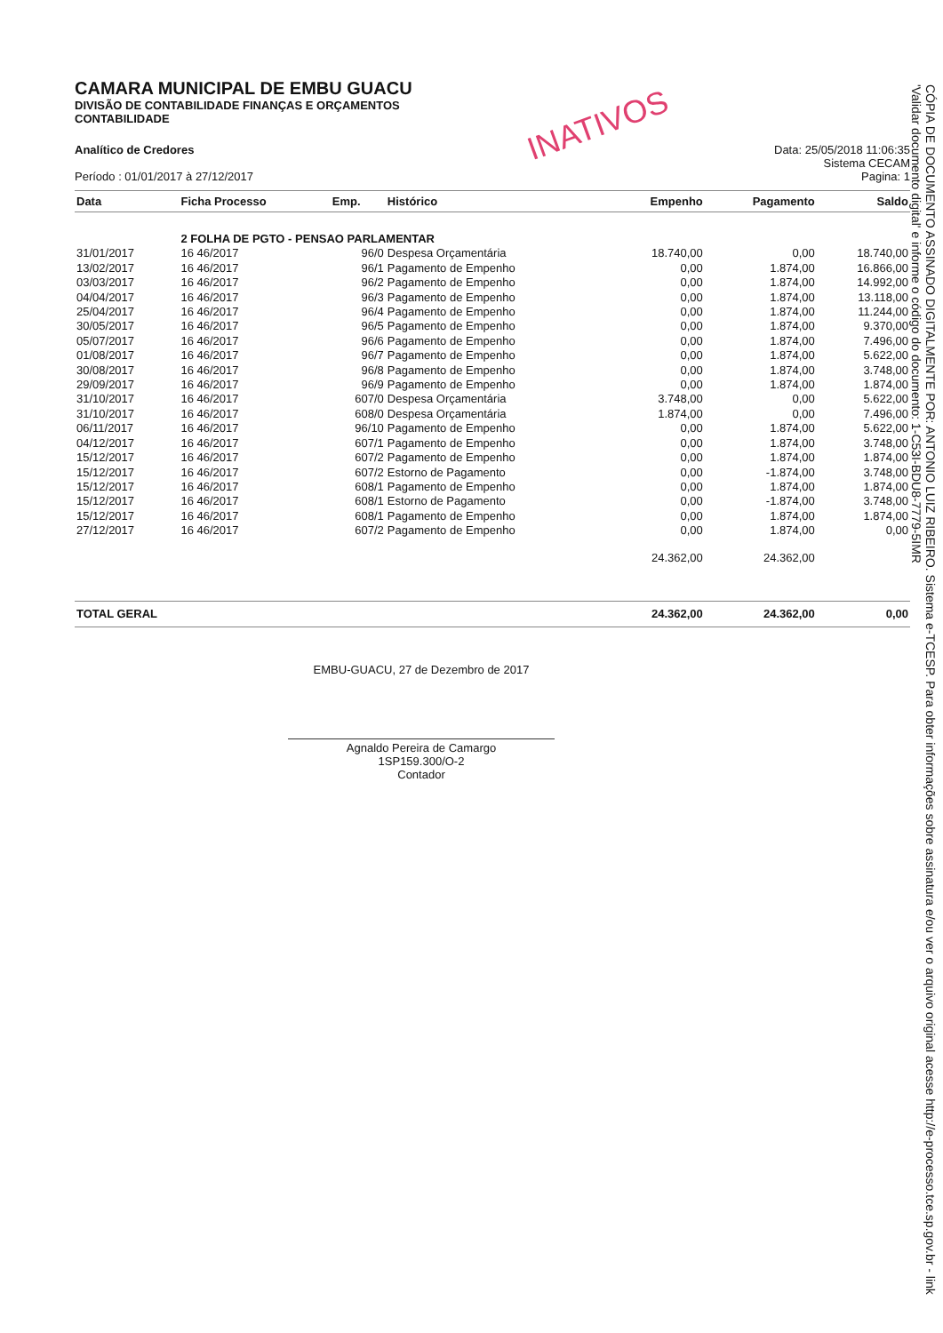INATIVOS
CAMARA MUNICIPAL DE EMBU GUACU
DIVISÃO DE CONTABILIDADE FINANÇAS E ORÇAMENTOS
CONTABILIDADE
Analítico de Credores
Período : 01/01/2017 à 27/12/2017
Data: 25/05/2018 11:06:35
Sistema CECAM
Pagina: 1
| Data | Ficha Processo | Emp. | Histórico | Empenho | Pagamento | Saldo |
| --- | --- | --- | --- | --- | --- | --- |
| | 2 FOLHA DE PGTO - PENSAO PARLAMENTAR | | | | | |
| 31/01/2017 | 16 46/2017 | 96/0 | Despesa Orçamentária | 18.740,00 | 0,00 | 18.740,00 |
| 13/02/2017 | 16 46/2017 | 96/1 | Pagamento de Empenho | 0,00 | 1.874,00 | 16.866,00 |
| 03/03/2017 | 16 46/2017 | 96/2 | Pagamento de Empenho | 0,00 | 1.874,00 | 14.992,00 |
| 04/04/2017 | 16 46/2017 | 96/3 | Pagamento de Empenho | 0,00 | 1.874,00 | 13.118,00 |
| 25/04/2017 | 16 46/2017 | 96/4 | Pagamento de Empenho | 0,00 | 1.874,00 | 11.244,00 |
| 30/05/2017 | 16 46/2017 | 96/5 | Pagamento de Empenho | 0,00 | 1.874,00 | 9.370,00 |
| 05/07/2017 | 16 46/2017 | 96/6 | Pagamento de Empenho | 0,00 | 1.874,00 | 7.496,00 |
| 01/08/2017 | 16 46/2017 | 96/7 | Pagamento de Empenho | 0,00 | 1.874,00 | 5.622,00 |
| 30/08/2017 | 16 46/2017 | 96/8 | Pagamento de Empenho | 0,00 | 1.874,00 | 3.748,00 |
| 29/09/2017 | 16 46/2017 | 96/9 | Pagamento de Empenho | 0,00 | 1.874,00 | 1.874,00 |
| 31/10/2017 | 16 46/2017 | 607/0 | Despesa Orçamentária | 3.748,00 | 0,00 | 5.622,00 |
| 31/10/2017 | 16 46/2017 | 608/0 | Despesa Orçamentária | 1.874,00 | 0,00 | 7.496,00 |
| 06/11/2017 | 16 46/2017 | 96/10 | Pagamento de Empenho | 0,00 | 1.874,00 | 5.622,00 |
| 04/12/2017 | 16 46/2017 | 607/1 | Pagamento de Empenho | 0,00 | 1.874,00 | 3.748,00 |
| 15/12/2017 | 16 46/2017 | 607/2 | Pagamento de Empenho | 0,00 | 1.874,00 | 1.874,00 |
| 15/12/2017 | 16 46/2017 | 607/2 | Estorno de Pagamento | 0,00 | -1.874,00 | 3.748,00 |
| 15/12/2017 | 16 46/2017 | 608/1 | Pagamento de Empenho | 0,00 | 1.874,00 | 1.874,00 |
| 15/12/2017 | 16 46/2017 | 608/1 | Estorno de Pagamento | 0,00 | -1.874,00 | 3.748,00 |
| 15/12/2017 | 16 46/2017 | 608/1 | Pagamento de Empenho | 0,00 | 1.874,00 | 1.874,00 |
| 27/12/2017 | 16 46/2017 | 607/2 | Pagamento de Empenho | 0,00 | 1.874,00 | 0,00 |
| | | | | 24.362,00 | 24.362,00 | |
| TOTAL GERAL | | | | 24.362,00 | 24.362,00 | 0,00 |
EMBU-GUACU, 27 de Dezembro de 2017
Agnaldo Pereira de Camargo
1SP159.300/O-2
Contador
CÓPIA DE DOCUMENTO ASSINADO DIGITALMENTE POR: ANTONIO LUIZ RIBEIRO. Sistema e-TCESP. Para obter informações sobre assinatura e/ou ver o arquivo original acesse http://e-processo.tce.sp.gov.br - link 'Validar documento digital' e informe o código do documento: 1-C53I-BDU8-7779-5IMR